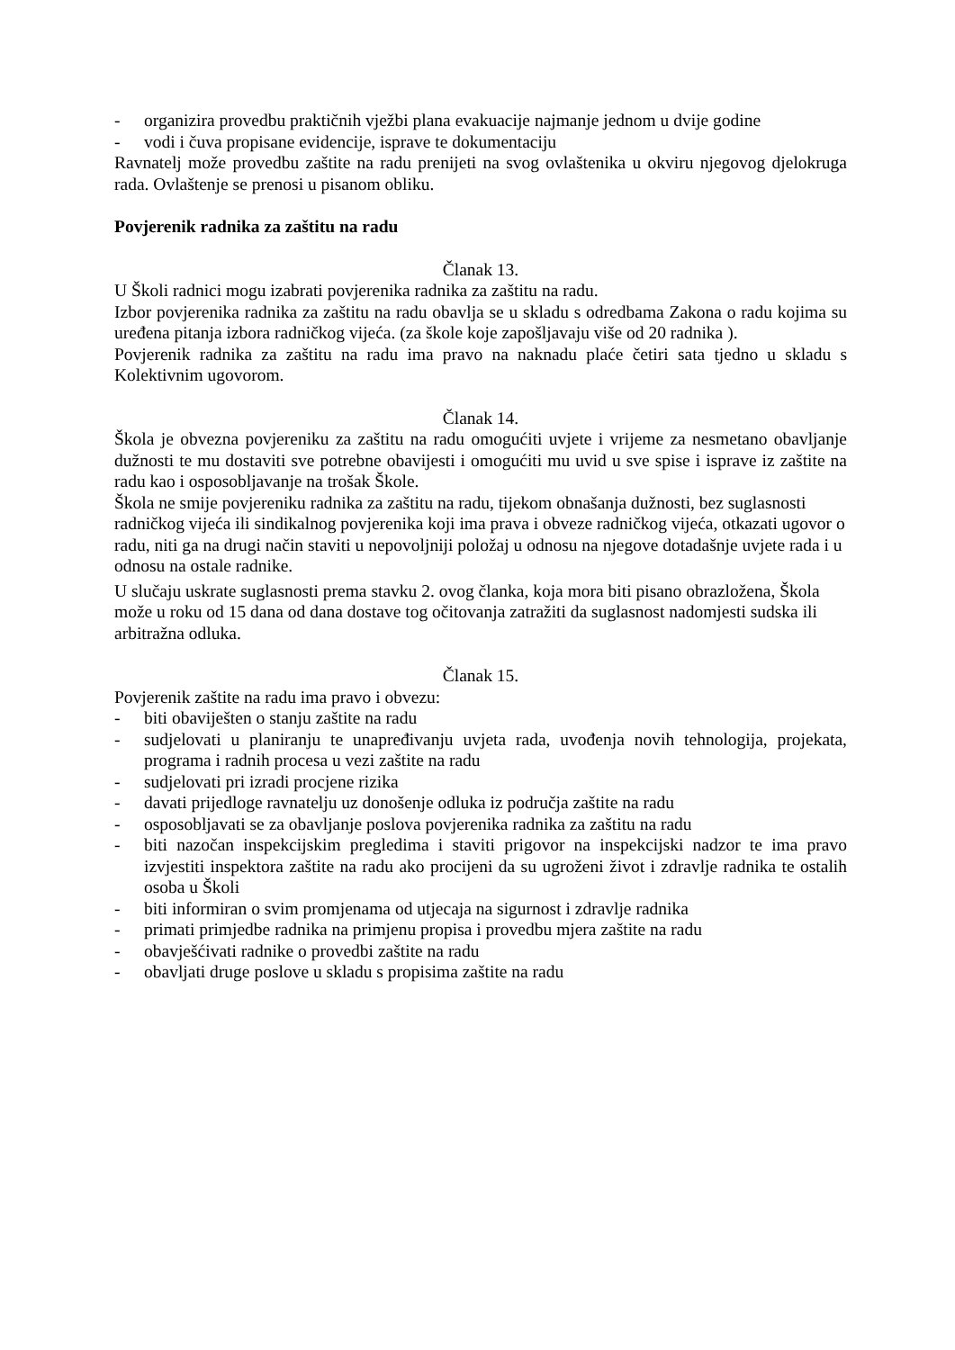- organizira provedbu praktičnih vježbi plana evakuacije najmanje jednom u dvije godine
- vodi i čuva propisane evidencije, isprave te dokumentaciju
Ravnatelj može provedbu zaštite na radu prenijeti na svog ovlaštenika u okviru njegovog djelokruga rada. Ovlaštenje se prenosi u pisanom obliku.
Povjerenik radnika za zaštitu na radu
Članak 13.
U Školi radnici mogu izabrati povjerenika radnika za zaštitu na radu.
Izbor povjerenika radnika za zaštitu na radu obavlja se u skladu s odredbama Zakona o radu kojima su uređena pitanja izbora radničkog vijeća. (za škole koje zapošljavaju više od 20 radnika ).
Povjerenik radnika za zaštitu na radu ima pravo na naknadu plaće četiri sata tjedno u skladu s Kolektivnim ugovorom.
Članak 14.
Škola je obvezna povjereniku za zaštitu na radu omogućiti uvjete i vrijeme za nesmetano obavljanje dužnosti te mu dostaviti sve potrebne obavijesti i omogućiti mu uvid u sve spise i isprave iz zaštite na radu kao i osposobljavanje na trošak Škole.
Škola ne smije povjereniku radnika za zaštitu na radu, tijekom obnašanja dužnosti, bez suglasnosti radničkog vijeća ili sindikalnog povjerenika koji ima prava i obveze radničkog vijeća, otkazati ugovor o radu, niti ga na drugi način staviti u nepovoljniji položaj u odnosu na njegove dotadašnje uvjete rada i u odnosu na ostale radnike.
U slučaju uskrate suglasnosti prema stavku 2. ovog članka, koja mora biti pisano obrazložena, Škola može u roku od 15 dana od dana dostave tog očitovanja zatražiti da suglasnost nadomjesti sudska ili arbitražna odluka.
Članak 15.
Povjerenik zaštite na radu ima pravo i obvezu:
- biti obaviješten o stanju zaštite na radu
- sudjelovati u planiranju te unapređivanju uvjeta rada, uvođenja novih tehnologija, projekata, programa i radnih procesa u vezi zaštite na radu
- sudjelovati pri izradi procjene rizika
- davati prijedloge ravnatelju uz donošenje odluka iz područja zaštite na radu
- osposobljavati se za obavljanje poslova povjerenika radnika za zaštitu na radu
- biti nazočan inspekcijskim pregledima i staviti prigovor na inspekcijski nadzor te ima pravo izvjestiti inspektora zaštite na radu ako procijeni da su ugroženi život i zdravlje radnika te ostalih osoba u Školi
- biti informiran o svim promjenama od utjecaja na sigurnost i zdravlje radnika
- primati primjedbe radnika na primjenu propisa i provedbu mjera zaštite na radu
- obavješćivati radnike o provedbi zaštite na radu
- obavljati druge poslove u skladu s propisima zaštite na radu